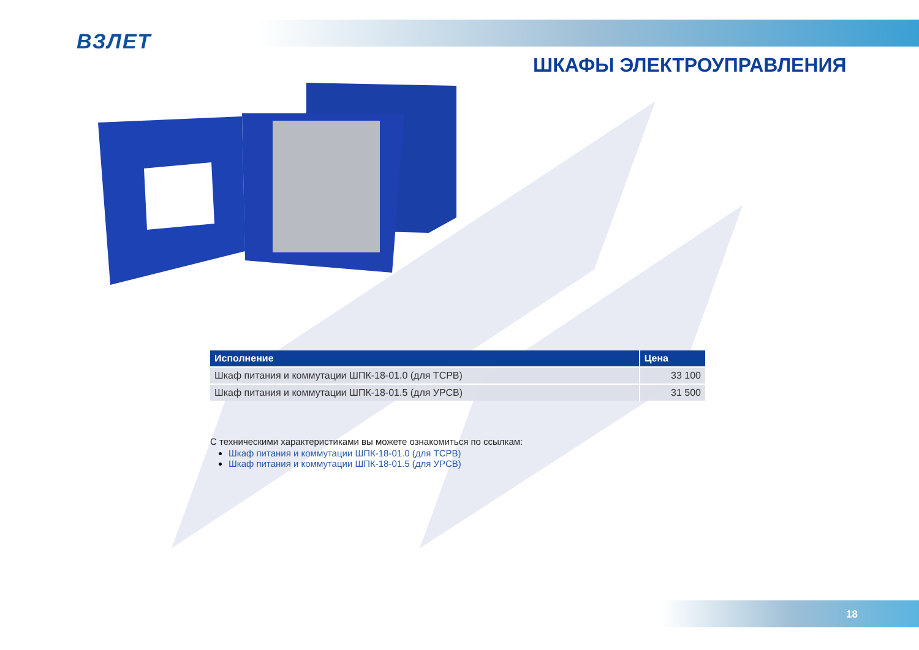ВЗЛЕТ
ШКАФЫ ЭЛЕКТРОУПРАВЛЕНИЯ
| Исполнение | Цена |
| --- | --- |
| Шкаф питания и коммутации ШПК-18-01.0 (для ТСРВ) | 33 100 |
| Шкаф питания и коммутации ШПК-18-01.5 (для УРСВ) | 31 500 |
С техническими характеристиками вы можете ознакомиться по ссылкам:
Шкаф питания и коммутации ШПК-18-01.0 (для ТСРВ)
Шкаф питания и коммутации ШПК-18-01.5 (для УРСВ)
18